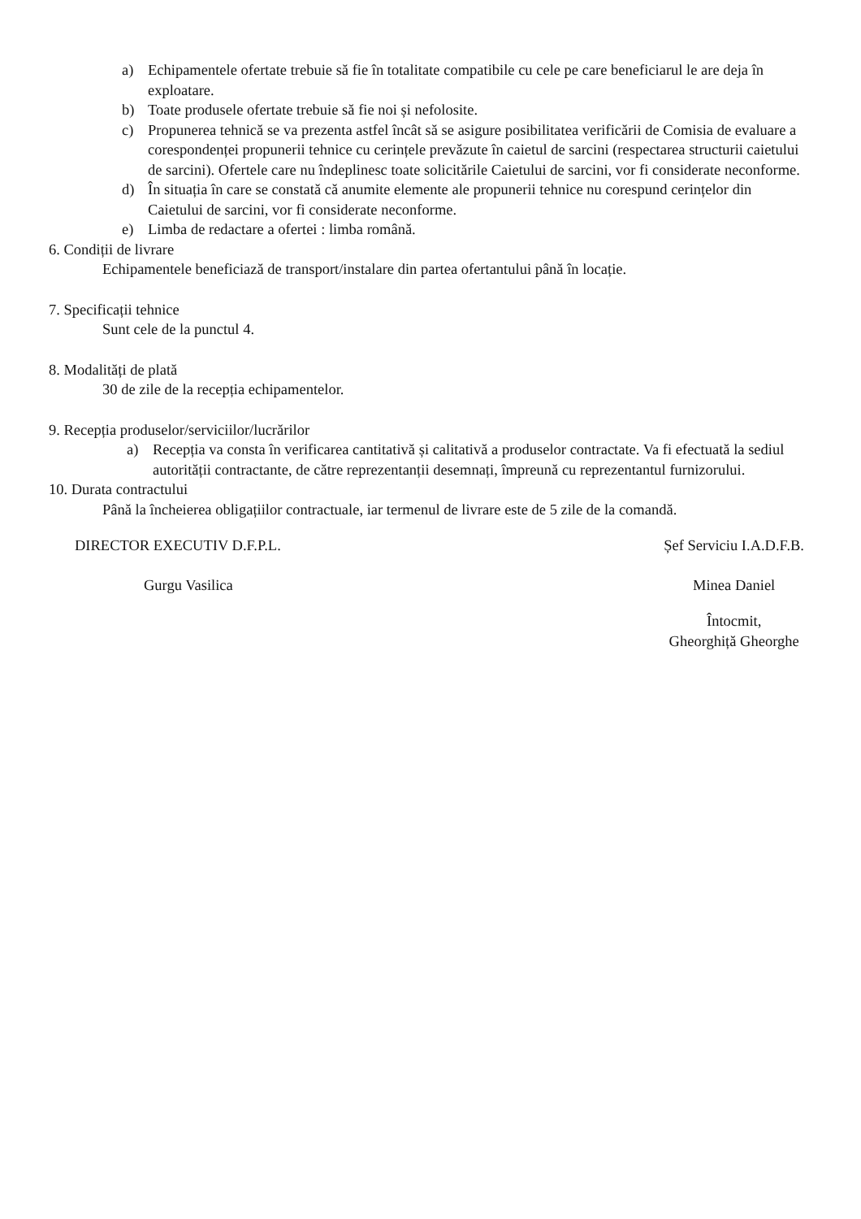a) Echipamentele ofertate trebuie să fie în totalitate compatibile cu cele pe care beneficiarul le are deja în exploatare.
b) Toate produsele ofertate trebuie să fie noi și nefolosite.
c) Propunerea tehnică se va prezenta astfel încât să se asigure posibilitatea verificării de Comisia de evaluare a corespondenței propunerii tehnice cu cerințele prevăzute în caietul de sarcini (respectarea structurii caietului de sarcini). Ofertele care nu îndeplinesc toate solicitările Caietului de sarcini, vor fi considerate neconforme.
d) În situația în care se constată că anumite elemente ale propunerii tehnice nu corespund cerințelor din Caietului de sarcini, vor fi considerate neconforme.
e) Limba de redactare a ofertei : limba română.
6. Condiții de livrare
Echipamentele beneficiază de transport/instalare din partea ofertantului până în locație.
7. Specificații tehnice
Sunt cele de la punctul 4.
8. Modalități de plată
30 de zile de la recepția echipamentelor.
9. Recepția produselor/serviciilor/lucrărilor
a) Recepția va consta în verificarea cantitativă și calitativă a produselor contractate. Va fi efectuată la sediul autorității contractante, de către reprezentanții desemnați, împreună cu reprezentantul furnizorului.
10. Durata contractului
Până la încheierea obligațiilor contractuale, iar termenul de livrare este de 5 zile de la comandă.
DIRECTOR EXECUTIV D.F.P.L.
Gurgu Vasilica
Șef Serviciu I.A.D.F.B.
Minea Daniel
Întocmit,
Gheorghiță Gheorghe